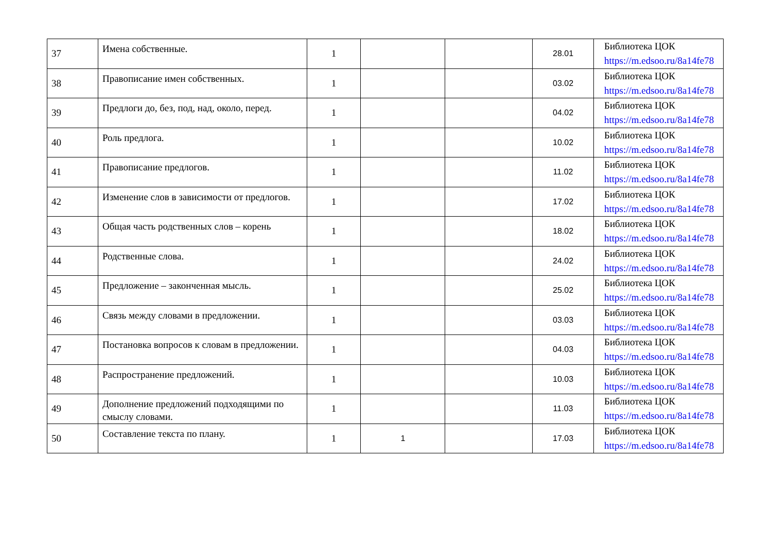| 37 | Имена собственные. | 1 | | | 28.01 | Библиотека ЦОК https://m.edsoo.ru/8a14fe78 |
| 38 | Правописание имен собственных. | 1 | | | 03.02 | Библиотека ЦОК https://m.edsoo.ru/8a14fe78 |
| 39 | Предлоги до, без, под, над, около, перед. | 1 | | | 04.02 | Библиотека ЦОК https://m.edsoo.ru/8a14fe78 |
| 40 | Роль предлога. | 1 | | | 10.02 | Библиотека ЦОК https://m.edsoo.ru/8a14fe78 |
| 41 | Правописание предлогов. | 1 | | | 11.02 | Библиотека ЦОК https://m.edsoo.ru/8a14fe78 |
| 42 | Изменение слов в зависимости от предлогов. | 1 | | | 17.02 | Библиотека ЦОК https://m.edsoo.ru/8a14fe78 |
| 43 | Общая часть родственных слов – корень | 1 | | | 18.02 | Библиотека ЦОК https://m.edsoo.ru/8a14fe78 |
| 44 | Родственные слова. | 1 | | | 24.02 | Библиотека ЦОК https://m.edsoo.ru/8a14fe78 |
| 45 | Предложение – законченная мысль. | 1 | | | 25.02 | Библиотека ЦОК https://m.edsoo.ru/8a14fe78 |
| 46 | Связь между словами в предложении. | 1 | | | 03.03 | Библиотека ЦОК https://m.edsoo.ru/8a14fe78 |
| 47 | Постановка вопросов к словам в предложении. | 1 | | | 04.03 | Библиотека ЦОК https://m.edsoo.ru/8a14fe78 |
| 48 | Распространение предложений. | 1 | | | 10.03 | Библиотека ЦОК https://m.edsoo.ru/8a14fe78 |
| 49 | Дополнение предложений подходящими по смыслу словами. | 1 | | | 11.03 | Библиотека ЦОК https://m.edsoo.ru/8a14fe78 |
| 50 | Составление текста по плану. | 1 | 1 | | 17.03 | Библиотека ЦОК https://m.edsoo.ru/8a14fe78 |